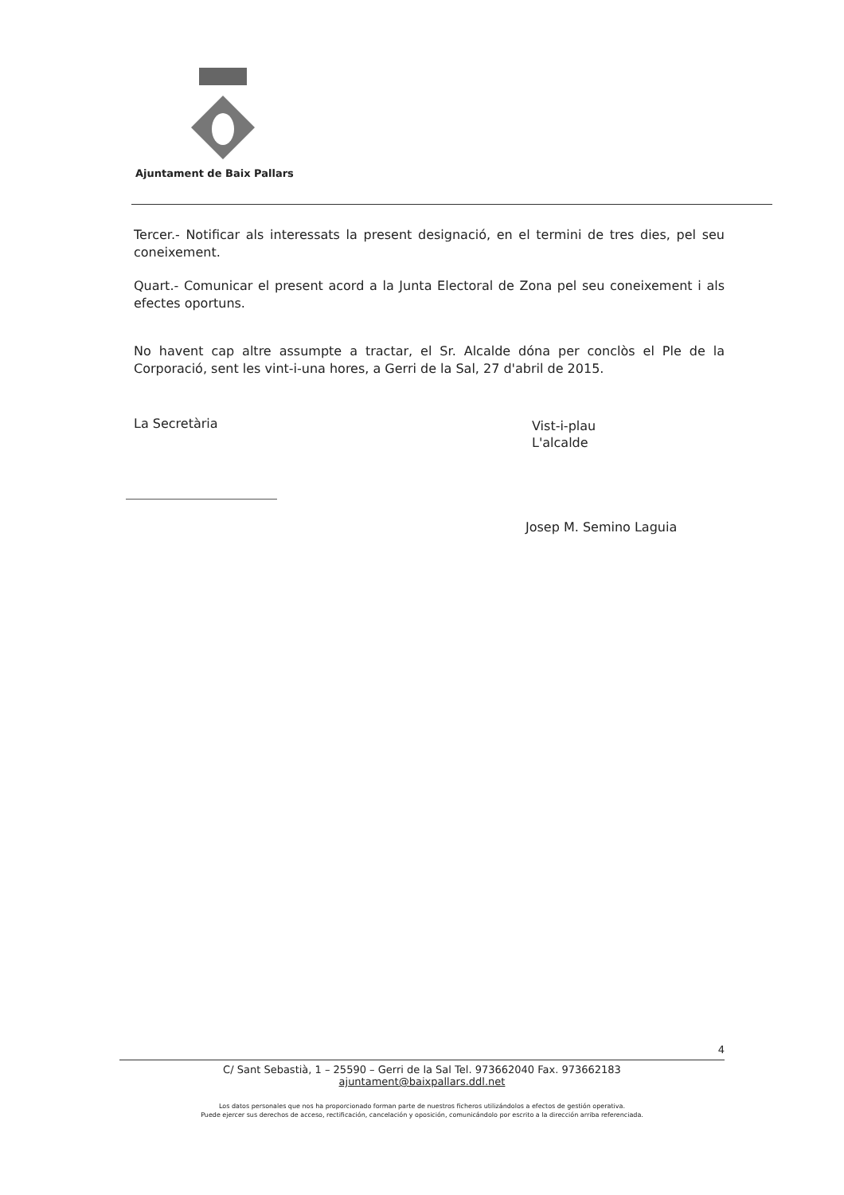Ajuntament de Baix Pallars
Tercer.- Notificar als interessats la present designació, en el termini de tres dies, pel seu coneixement.
Quart.- Comunicar el present acord a la Junta Electoral de Zona pel seu coneixement i als efectes oportuns.
No havent cap altre assumpte a tractar, el Sr. Alcalde dóna per conclòs el Ple de la Corporació, sent les vint-i-una hores, a Gerri de la Sal, 27 d'abril de 2015.
La Secretària
Vist-i-plau
L'alcalde
Josep M. Semino Laguia
4
C/ Sant Sebastià, 1 – 25590 – Gerri de la Sal Tel. 973662040 Fax. 973662183
ajuntament@baixpallars.ddl.net
Los datos personales que nos ha proporcionado forman parte de nuestros ficheros utilizándolos a efectos de gestión operativa.
Puede ejercer sus derechos de acceso, rectificación, cancelación y oposición, comunicándolo por escrito a la dirección arriba referenciada.